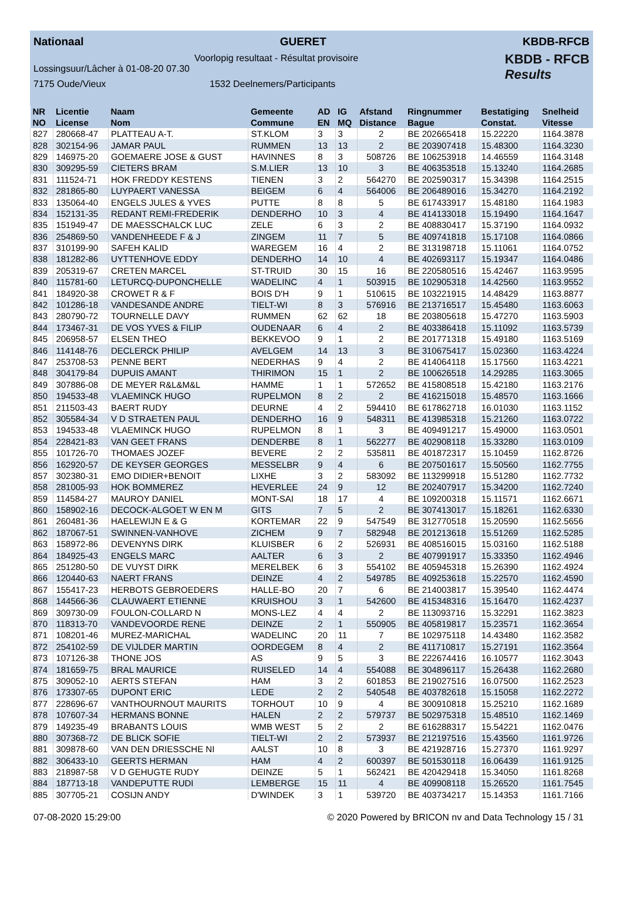Nationaal GUERET KBDB-RFCB
Voorlopig resultaat - Résultat provisoire
KBDB - RFCB
Results
Lossingsuur/Lâcher à 01-08-20 07.30
7175 Oude/Vieux 1532 Deelnemers/Participants
| NR | Licentie | Naam | Gemeente | AD | IG | Afstand | Ringnummer | Bestatiging | Snelheid |
| --- | --- | --- | --- | --- | --- | --- | --- | --- | --- |
| NO | License | Nom | Commune | EN | MQ | Distance | Bague | Constat. | Vitesse |
| 827 | 280668-47 | PLATTEAU A-T. | ST.KLOM | 3 | 3 | 2 | BE 202665418 | 15.22220 | 1164.3878 |
| 828 | 302154-96 | JAMAR PAUL | RUMMEN | 13 | 13 | 2 | BE 203907418 | 15.48300 | 1164.3230 |
| 829 | 146975-20 | GOEMAERE JOSE & GUST | HAVINNES | 8 | 3 | 508726 | BE 106253918 | 14.46559 | 1164.3148 |
| 830 | 309295-59 | CIETERS BRAM | S.M.LIER | 13 | 10 | 3 | BE 406353518 | 15.13240 | 1164.2685 |
| 831 | 111524-71 | HOK FREDDY KESTENS | TIENEN | 3 | 2 | 564270 | BE 202590317 | 15.34398 | 1164.2515 |
| 832 | 281865-80 | LUYPAERT VANESSA | BEIGEM | 6 | 4 | 564006 | BE 206489016 | 15.34270 | 1164.2192 |
| 833 | 135064-40 | ENGELS JULES & YVES | PUTTE | 8 | 8 | 5 | BE 617433917 | 15.48180 | 1164.1983 |
| 834 | 152131-35 | REDANT REMI-FREDERIK | DENDERHO | 10 | 3 | 4 | BE 414133018 | 15.19490 | 1164.1647 |
| 835 | 151949-47 | DE MAESSCHALCK LUC | ZELE | 6 | 3 | 2 | BE 408830417 | 15.37190 | 1164.0932 |
| 836 | 254869-50 | VANDENHEEDE F & J | ZINGEM | 11 | 7 | 5 | BE 409741818 | 15.17108 | 1164.0866 |
| 837 | 310199-90 | SAFEH KALID | WAREGEM | 16 | 4 | 2 | BE 313198718 | 15.11061 | 1164.0752 |
| 838 | 181282-86 | UYTTENHOVE EDDY | DENDERHO | 14 | 10 | 4 | BE 402693117 | 15.19347 | 1164.0486 |
| 839 | 205319-67 | CRETEN MARCEL | ST-TRUID | 30 | 15 | 16 | BE 220580516 | 15.42467 | 1163.9595 |
| 840 | 115781-60 | LETURCQ-DUPONCHELLE | WADELINC | 4 | 1 | 503915 | BE 102905318 | 14.42560 | 1163.9552 |
| 841 | 184920-38 | CROWET R & F | BOIS D'H | 9 | 1 | 510615 | BE 103221915 | 14.48429 | 1163.8877 |
| 842 | 101286-18 | VANDESANDE ANDRE | TIELT-WI | 8 | 3 | 576916 | BE 213716517 | 15.45480 | 1163.6063 |
| 843 | 280790-72 | TOURNELLE DAVY | RUMMEN | 62 | 62 | 18 | BE 203805618 | 15.47270 | 1163.5903 |
| 844 | 173467-31 | DE VOS YVES & FILIP | OUDENAAR | 6 | 4 | 2 | BE 403386418 | 15.11092 | 1163.5739 |
| 845 | 206958-57 | ELSEN THEO | BEKKEVOO | 9 | 1 | 2 | BE 201771318 | 15.49180 | 1163.5169 |
| 846 | 114148-76 | DECLERCK PHILIP | AVELGEM | 14 | 13 | 3 | BE 310675417 | 15.02360 | 1163.4224 |
| 847 | 253708-53 | PENNE BERT | NEDERHAS | 9 | 4 | 2 | BE 414064118 | 15.17560 | 1163.4221 |
| 848 | 304179-84 | DUPUIS AMANT | THIRIMON | 15 | 1 | 2 | BE 100626518 | 14.29285 | 1163.3065 |
| 849 | 307886-08 | DE MEYER R&L&M&L | HAMME | 1 | 1 | 572652 | BE 415808518 | 15.42180 | 1163.2176 |
| 850 | 194533-48 | VLAEMINCK HUGO | RUPELMON | 8 | 2 | 2 | BE 416215018 | 15.48570 | 1163.1666 |
| 851 | 211503-43 | BAERT RUDY | DEURNE | 4 | 2 | 594410 | BE 617862718 | 16.01030 | 1163.1152 |
| 852 | 305584-34 | V D STRAETEN PAUL | DENDERHO | 16 | 9 | 548311 | BE 413985318 | 15.21260 | 1163.0722 |
| 853 | 194533-48 | VLAEMINCK HUGO | RUPELMON | 8 | 1 | 3 | BE 409491217 | 15.49000 | 1163.0501 |
| 854 | 228421-83 | VAN GEET FRANS | DENDERBE | 8 | 1 | 562277 | BE 402908118 | 15.33280 | 1163.0109 |
| 855 | 101726-70 | THOMAES JOZEF | BEVERE | 2 | 2 | 535811 | BE 401872317 | 15.10459 | 1162.8726 |
| 856 | 162920-57 | DE KEYSER GEORGES | MESSELBR | 9 | 4 | 6 | BE 207501617 | 15.50560 | 1162.7755 |
| 857 | 302380-31 | EMO DIDIER+BENOIT | LIXHE | 3 | 2 | 583092 | BE 113299918 | 15.51280 | 1162.7732 |
| 858 | 281005-93 | HOK BOMMEREZ | HEVERLEE | 24 | 9 | 12 | BE 202407917 | 15.34200 | 1162.7240 |
| 859 | 114584-27 | MAUROY DANIEL | MONT-SAI | 18 | 17 | 4 | BE 109200318 | 15.11571 | 1162.6671 |
| 860 | 158902-16 | DECOCK-ALGOET W EN M | GITS | 7 | 5 | 2 | BE 307413017 | 15.18261 | 1162.6330 |
| 861 | 260481-36 | HAELEWIJN E & G | KORTEMAR | 22 | 9 | 547549 | BE 312770518 | 15.20590 | 1162.5656 |
| 862 | 187067-51 | SWINNEN-VANHOVE | ZICHEM | 9 | 7 | 582948 | BE 201213618 | 15.51269 | 1162.5285 |
| 863 | 158972-86 | DEVENYNS DIRK | KLUISBER | 6 | 2 | 526931 | BE 408516015 | 15.03160 | 1162.5188 |
| 864 | 184925-43 | ENGELS MARC | AALTER | 6 | 3 | 2 | BE 407991917 | 15.33350 | 1162.4946 |
| 865 | 251280-50 | DE VUYST DIRK | MERELBEK | 6 | 3 | 554102 | BE 405945318 | 15.26390 | 1162.4924 |
| 866 | 120440-63 | NAERT FRANS | DEINZE | 4 | 2 | 549785 | BE 409253618 | 15.22570 | 1162.4590 |
| 867 | 155417-23 | HERBOTS GEBROEDERS | HALLE-BO | 20 | 7 | 6 | BE 214003817 | 15.39540 | 1162.4474 |
| 868 | 144566-36 | CLAUWAERT ETIENNE | KRUISHOU | 3 | 1 | 542600 | BE 415348316 | 15.16470 | 1162.4237 |
| 869 | 309730-09 | FOULON-COLLARD N | MONS-LEZ | 4 | 4 | 2 | BE 113093716 | 15.32291 | 1162.3823 |
| 870 | 118313-70 | VANDEVOORDE RENE | DEINZE | 2 | 1 | 550905 | BE 405819817 | 15.23571 | 1162.3654 |
| 871 | 108201-46 | MUREZ-MARICHAL | WADELINC | 20 | 11 | 7 | BE 102975118 | 14.43480 | 1162.3582 |
| 872 | 254102-59 | DE VIJLDER MARTIN | OORDEGEM | 8 | 4 | 2 | BE 411710817 | 15.27191 | 1162.3564 |
| 873 | 107126-38 | THONE JOS | AS | 9 | 5 | 3 | BE 222674416 | 16.10577 | 1162.3043 |
| 874 | 181659-75 | BRAL MAURICE | RUISELED | 14 | 4 | 554088 | BE 304896117 | 15.26438 | 1162.2680 |
| 875 | 309052-10 | AERTS STEFAN | HAM | 3 | 2 | 601853 | BE 219027516 | 16.07500 | 1162.2523 |
| 876 | 173307-65 | DUPONT ERIC | LEDE | 2 | 2 | 540548 | BE 403782618 | 15.15058 | 1162.2272 |
| 877 | 228696-67 | VANTHOURNOUT MAURITS | TORHOUT | 10 | 9 | 4 | BE 300910818 | 15.25210 | 1162.1689 |
| 878 | 107607-34 | HERMANS BONNE | HALEN | 2 | 2 | 579737 | BE 502975318 | 15.48510 | 1162.1469 |
| 879 | 149235-49 | BRABANTS LOUIS | WMB WEST | 5 | 2 | 2 | BE 616288317 | 15.54221 | 1162.0476 |
| 880 | 307368-72 | DE BLICK SOFIE | TIELT-WI | 2 | 2 | 573937 | BE 212197516 | 15.43560 | 1161.9726 |
| 881 | 309878-60 | VAN DEN DRIESSCHE NI | AALST | 10 | 8 | 3 | BE 421928716 | 15.27370 | 1161.9297 |
| 882 | 306433-10 | GEERTS HERMAN | HAM | 4 | 2 | 600397 | BE 501530118 | 16.06439 | 1161.9125 |
| 883 | 218987-58 | V D GEHUGTE RUDY | DEINZE | 5 | 1 | 562421 | BE 420429418 | 15.34050 | 1161.8268 |
| 884 | 187713-18 | VANDEPUTTE RUDI | LEMBERGE | 15 | 11 | 4 | BE 409908118 | 15.26520 | 1161.7545 |
| 885 | 307705-21 | COSIJN ANDY | D'WINDEK | 3 | 1 | 539720 | BE 403734217 | 15.14353 | 1161.7166 |
07-08-2020 15:29:00 © 2020 Powered by BRICON nv and Data Technology 15 / 31